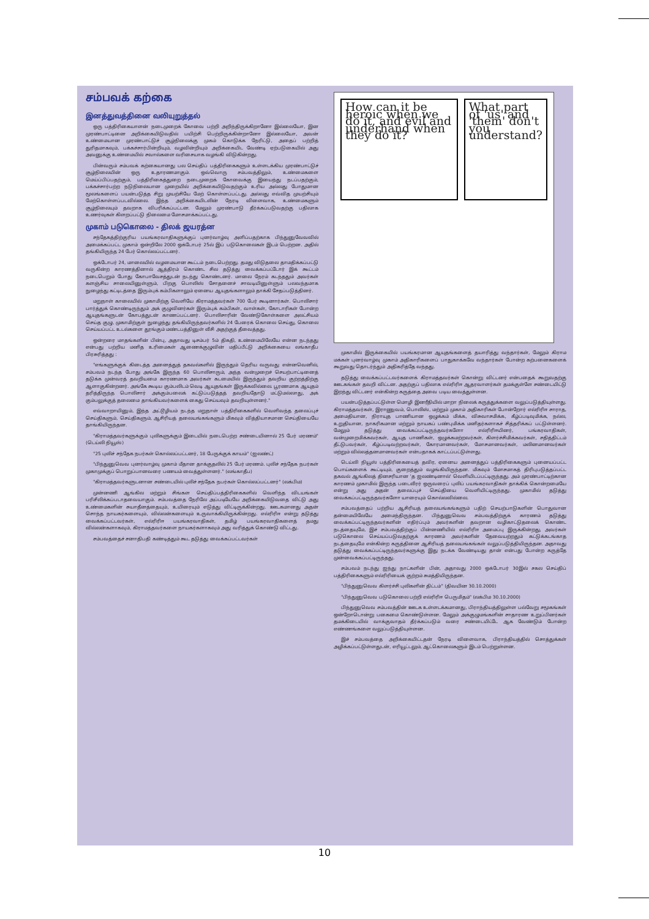சம்பவக் கற்கை
இனத்துவத்தினை வலியுறுத்தல்
ஒரு பத்திரிகையாளன் நடைமுறைக் கோவை பற்றி அறிந்திருக்கிறானோ இல்லையோ, இன முரண்பாட்டினை அறிக்கையிடுவதில் பயிற்சி பெற்றிருக்கின்றானோ இல்லையோ, அவன் உண்மையான முரண்பாட்டுச் சூழ்நிலைக்கு முகம் கொடுக்க நேரிட்டு, அதைப் பற்றித் துரிதமாகவும், பக்கச்சார்பின்றியும், வழவின்றியும் அறிக்கையிட வேண்டி ஏற்படுகையில் அது அவனுக்கு உண்மையில் சவால்களை வரிசையாக வழங்கி விடுகின்றது.
பின்வரும் சம்பவக் கற்கையானது பல செய்திப் பத்திரிகைகளும் உள்ளடக்கிய முரண்பாட்டுச் சூழ்நிலையின் ஒரு உதாரணமாகும். ஒவ்வொரு சம்பவத்திலும், உண்மைகளை மெய்ப்பிப்பதற்கும், பத்திரிகைத்துறை நடைமுறைக் கோவைக்கு இயைந்து நடப்பதற்கும், பக்கச்சார்பற்ற நடுநிலையான முறையில் அறிக்கையிடுவதற்கும் உரிய அல்லது போதுமான மூலங்களைப் பயன்படுத்த சிறு முயற்சியே மேற் கொள்ளப்பட்டது. அல்லது எவ்வித முயற்சியும் மேற்கொள்ளப்படவில்லை. இந்த அறிக்கையிடலின் நேரடி விளைவாக, உண்மைகளும் சூழ்நிலையும் தவறாக விபரிக்கப்பட்டன. மேலும் முரண்பாடு தீர்க்கப்படுவதற்கு பதிலாக உணர்வுகள் கிளறப்பட்டு நிலைமை மோசமாக்கப்பட்டது.
முகாம் படுகொலை - திலக் ஜயரத்ன
சந்தேகத்திற்குரிய பயங்கரவாதிகளுக்குப் புனர்வாழ்வு அளிப்பதற்காக பிந்துனுவேவவில் அமைக்கப்பட்ட முகாம் ஒன்றிலே 2000 ஒக்டோபர் 25ல் இப் படுகொலைகள் இடம் பெற்றன. அதில் தங்கியிருந்த 24 பேர் கொல்லப்பட்டனர்.
ஒக்டோபர் 24, மாலையில் வழமையான கூட்டம் நடைபெற்றது. தமது விடுதலை தாமதிக்கப்பட்டு வருகின்ற காரணத்தினால் ஆத்திரம் கொண்ட சில தடுத்து வைக்கப்பட்டோர் இக் கூட்டம் நடைபெறும் போது கோபாவேசத்துடன் நடந்து கொண்டனர். மாலை நேரம் கடந்ததும் அவர்கள் களஞ்சிய சாலையினுள்ளும், பிறகு பொலிஸ் சோதனைச் சாவடியினுள்ளும் பலவந்தமாக நுழைந்து கட்டிடத்தை இரும்புக் கம்பிகளாலும் ஏனைய ஆயுதங்களாலும் தாக்கி சேதப்படுத்தினர்.
மறுநாள் காலையில் முகாமிற்கு வெளியே கிராமத்தவர்கள் 700 பேர் கூடினார்கள். பொலிசார் பார்த்துக் கொண்டிருந்தும் அக் குழுவினர்கள் இரும்புக் கம்பிகள், வாள்கள், கோடாரிகள் போன்ற ஆயுதங்களுடன் கோபத்துடன் காணப்பட்டனர். பொலிசாரின் வேண்டுகோள்களை அலட்சியம் செய்த குழு, முகாமிற்குள் நுழைந்து தங்கியிருந்தவர்களில் 24 பேரைக் கொலை செய்து, கொலை செய்யப்பட்ட உடல்களை தூங்கும் மண்டபத்தினுள் வீசி அதற்குத் தீவைத்தது.
ஒன்றரை மாதங்களின் பின்பு, அதாவது டிசம்பர் 5ம் திகதி, உண்மையிலேயே என்ன நடந்தது என்பது பற்றிய மனித உரிமைகள் ஆணைக்குழுவின் மதிப்பீட்டு அறிக்கையை லங்காதீப பிரசுரித்தது :
"எங்களுக்குக் கிடைத்த அனைத்துத் தகவல்களில் இருந்தும் தெரிய வருவது என்னவெனில், சம்பவம் நடந்த போது அங்கே இருந்த 60 பொலிசாரும், அந்த வன்முறைச் செயற்பாட்டினைத் தடுக்க முன்வரத் தவறியமை காரணமாக அவர்கள் கடமையில் இருந்தும் தவறிய குற்றத்திற்கு ஆளாகுகின்றனர். அங்கே கூடிய கும்பலிடம் வெடி ஆயுதங்கள் இருக்கவில்லை. பூரணமாக ஆயுதம் தரித்திருந்த பொலிசார் அக்கும்பலைக் கட்டுப்படுத்தத் தவறியதோடு மட்டுமல்லாது, அக் கும்பலுக்குத் தலைமை தாங்கியவர்களைக் கைது செய்யவும் தவறியுள்ளனர்."
எவ்வாறாயினும், இந்த அட்டூழியம் நடந்த மறுநாள் பத்திரிகைகளில் வெளிவந்த தலைப்புச் செய்திகளும், செய்திகளும், ஆசிரியத் தலையங்கங்களும் மிகவும் வித்தியாசமான செய்தியையே தாங்கியிருந்தன.
"கிராமத்தவர்களுக்கும் புலிகளுக்கும் இடையில் நடைபெற்ற சண்டையினால் 25 பேர் மரணம்" (டெய்லி நியூஸ்)
"25 புலிச் சந்தேக நபர்கள் கொல்லப்பட்டனர், 18 பேருக்குக் காயம்" (ஐலண்ட்)
"பிந்துனுவெவ புனர்வாழ்வு முகாம் மீதான தாக்குதலில் 25 பேர் மரணம். புலிச் சந்தேக நபர்கள் முகாமுக்குப் பொறுப்பானவரை பணயம் வைத்துள்ளனர்." (லங்காதீப)
"கிராமத்தவர்களுடனான சண்டையில் புலிச் சந்தேக நபர்கள் கொல்லப்பட்டனர்" (லக்பிம)
முன்னணி ஆங்கில மற்றும் சிங்கள செய்திப்பத்திரிகைகளில் வெளிந்த விடயங்கள் பரிசீலிக்கப்படாதவையாகும். சம்பவத்தை நேரிலே அப்படியேயே அறிக்கையிடுவதை விட்டு அது உண்மைகளின் சுயாதீனத்தையும், உயிரையும் எடுத்து விட்டிருக்கின்றது. ஊடகமானது அதன் சொந்த நாயகர்களையும், வில்லன்களையும் உருவாக்கியிருக்கின்றது. எல்ரிரிஈ என்று தடுத்து வைக்கப்பட்டவர்கள், எல்ரிரிஈ பயங்கரவாதிகள், தமிழ் பயங்கரவாதிகளைத் தமது வில்லன்களாகவும், கிராமத்தவர்களை நாயகர்களாகவும் அது வரித்துக் கொண்டு விட்டது.
சம்பவத்தைச் சனாதிபதி கண்டித்தும் கூட தடுத்து வைக்கப்பட்டவர்கள்
How can it be heroic when we do it, and evil and underhand when they do it?
What part of 'us' and 'them' don't you understand?
முகாமில் இருக்கையில் பயங்கரமான ஆயுதங்களைத் தயாரித்து வந்தார்கள், மேலும் கிராம மக்கள் புனர்வாழ்வு முகாம் அதிகாரிகளைப் பாதுகாக்கவே வந்தார்கள் போன்ற கற்பனைகளைக் கூறுவது தொடர்ந்தும் அதிகரித்தே வந்தது.
தடுத்து வைக்கப்பட்டவர்களைக் கிராமத்தவர்கள் கொன்று விட்டனர் என்பதைக் கூறுவதற்கு ஊடகங்கள் தவறி விட்டன. அதற்குப் பதிலாக எல்ரிரிஈ ஆதரவாளர்கள் தமக்குள்ளே சண்டையிட்டு இறந்து விட்டனர் என்கின்ற கருத்தை அவை படிய வைத்துள்ளன.
பயன்படுத்தப்பட்டுள்ள மொழி இனரீதியில் மாறா நிலைக் கருத்துக்களை வலுப்படுத்தியுள்ளது. கிராமத்தவர்கள், இராணுவம், பொலிஸ், மற்றும் முகாம் அதிகாரிகள் போன்றோர் எல்ரிரிஈ சாராத, அமைதியான, நிராயுத பாணியான ஒழுக்கம் மிக்க, விசுவாசமிக்க, கீழ்ப்படிவுமிக்க, நல்ல, உறுதியான, நாகரிகமான மற்றும் நாயகப் பண்புமிக்க மனிதர்களாகச் சித்தரிக்கப் பட்டுள்ளனர். மேலும் தடுத்து வைக்கப்பட்டிருந்தவர்களோ எல்ரிரிஈயினர், பங்கரவாதிகள், வன்முறைமிக்கவர்கள், ஆயுத பாணிகள், ஒழுக்கமற்றவர்கள், கிளர்ச்சிமிக்கவர்கள், சதித்திட்டம் தீட்டுபவர்கள், கீழ்ப்படிவற்றவர்கள், கோரமானவர்கள், மோசமானவர்கள், மலினமானவர்கள் மற்றும் வில்லத்தனமானவர்கள் என்பதாகக் காட்டப்பட்டுள்ளது.
டெய்லி நியூஸ் பத்திரிகையைத் தவிர, ஏனைய அனைத்துப் பத்திரிகைகளும் புனையப்பட்ட பொய்களைக் கூட்டியும், குறைத்தும் வழங்கியிருந்தன. மிகவும் மோசமாகத் திரிபுபடுத்தப்பட்ட தகவல் ஆங்கிலத் தினசரியான 'த ஐலண்டினால்' வெளியிடப்பட்டிருந்தது. அம் முரண்பாட்டிற்கான காரணம் முகாமில் இருந்த படைவீரர் ஒருவரைப் புலிப் பயங்கரவாதிகள் தாக்கிக் கொன்றமையே என்று அது அதன் தலைப்புச் செய்தியை வெளியிட்டிருந்தது. முகாமில் தடுத்து வைக்கப்பட்டிருந்தவர்களோ யாரையும் கொல்லவில்லை.
சம்பவத்தைப் பற்றிய ஆசிரியத் தலையங்கங்களும் பதிற் செயற்பாடுகளின் பொதுவான தன்மையிலேயே அமைந்திருந்தன. பிந்துனுவெவ சம்பவத்திற்குக் காரணம் தடுத்து வைக்கப்பட்டிருந்தவர்களின் எதிர்ப்பும் அவர்களின் தவறான வழிகாட்டுதலைக் கொண்ட நடத்தையுமே, இச் சம்பவத்திற்குப் பின்னணியில் எல்ரிரிஈ அமைப்பு இருக்கின்றது, அவர்கள் படுகொலை செய்யப்படுவதற்குக் காரணம் அவர்களின் தேவையற்றதும் கட்டுக்கடங்காத நடத்தையுமே என்கின்ற கருத்தினை ஆசிரியத் தலையங்கங்கள் வலுப்படுத்தியிருந்தன. அதாவது தடுத்து வைக்கப்பட்டிருந்தவர்களுக்கு இது நடக்க வேண்டியது தான் என்பது போன்ற கருத்தே முன்வைக்கப்பட்டிருந்தது.
சம்பவம் நடந்து ஐந்து நாட்களின் பின், அதாவது 2000 ஒக்டோபர் 30இல் சகல செய்திப் பத்திரிகைகளும் எல்ரிரியைக் குற்றம் சுமத்தியிருந்தன.
"பிந்துனுவெவ கிளர்ச்சி புலிகளின் திட்டம்" (திவயின 30.10.2000)
"பிந்துனுவெவ படுகொலை பற்றி எல்ரிரிஈ பெருமிதம்" (லக்பிம 30.10.2000)
பிந்துனுவெவ சம்பவத்தின் ஊடக உள்ளடக்கமானது, பிராந்தியத்திலுள்ள பல்வேறு சமூகங்கள் ஒன்றோடொன்று பகைமை கொண்டுள்ளன. மேலும் அக்குழுமங்களின் சாதாரண உறுப்பினர்கள் தமக்கிடையில் வாக்குவாதம் தீர்க்கப்படும் வரை சண்டையிட்டே ஆக வேண்டும் போன்ற எண்ணங்களை வலுப்படுத்தியுள்ளன.
இச் சம்பவத்தை அறிக்கையிட்டதன் நேரடி விளைவாக, பிராந்தியத்தில் சொத்துக்கள் அழிக்கப்பட்டுள்ளதுடன், எரியூட்டலும், ஆட்கொலைகளும் இடம் பெற்றுள்ளன.
10